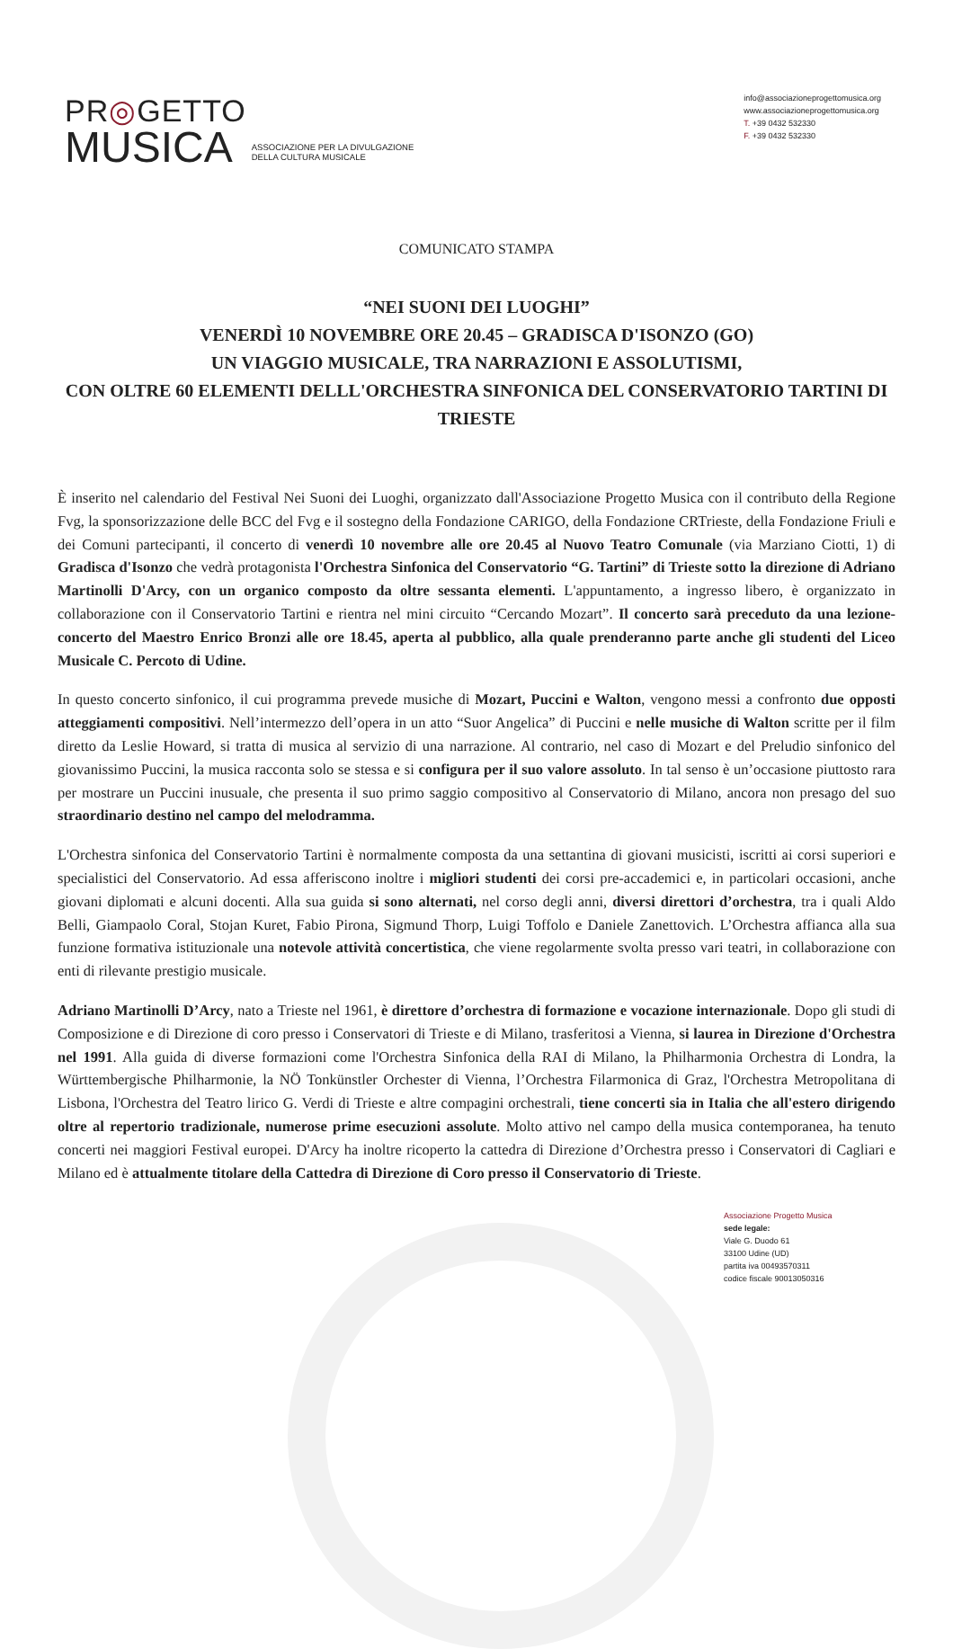PR◎GETTO
MUSICA
ASSOCIAZIONE PER LA DIVULGAZIONE
DELLA CULTURA MUSICALE
info@associazioneprogettomusica.org
www.associazioneprogettomusica.org
T. +39 0432 532330
F. +39 0432 532330
COMUNICATO STAMPA
“NEI SUONI DEI LUOGHI”
VENERDÌ 10 NOVEMBRE ORE 20.45 – GRADISCA D'ISONZO (GO)
UN VIAGGIO MUSICALE, TRA NARRAZIONI E ASSOLUTISMI,
CON OLTRE 60 ELEMENTI DELLL'ORCHESTRA SINFONICA DEL CONSERVATORIO TARTINI DI TRIESTE
È inserito nel calendario del Festival Nei Suoni dei Luoghi, organizzato dall'Associazione Progetto Musica con il contributo della Regione Fvg, la sponsorizzazione delle BCC del Fvg e il sostegno della Fondazione CARIGO, della Fondazione CRTrieste, della Fondazione Friuli e dei Comuni partecipanti, il concerto di venerdì 10 novembre alle ore 20.45 al Nuovo Teatro Comunale (via Marziano Ciotti, 1) di Gradisca d'Isonzo che vedrà protagonista l'Orchestra Sinfonica del Conservatorio “G. Tartini” di Trieste sotto la direzione di Adriano Martinolli D'Arcy, con un organico composto da oltre sessanta elementi. L'appuntamento, a ingresso libero, è organizzato in collaborazione con il Conservatorio Tartini e rientra nel mini circuito “Cercando Mozart”. Il concerto sarà preceduto da una lezione-concerto del Maestro Enrico Bronzi alle ore 18.45, aperta al pubblico, alla quale prenderanno parte anche gli studenti del Liceo Musicale C. Percoto di Udine.
In questo concerto sinfonico, il cui programma prevede musiche di Mozart, Puccini e Walton, vengono messi a confronto due opposti atteggiamenti compositivi. Nell’intermezzo dell’opera in un atto “Suor Angelica” di Puccini e nelle musiche di Walton scritte per il film diretto da Leslie Howard, si tratta di musica al servizio di una narrazione. Al contrario, nel caso di Mozart e del Preludio sinfonico del giovanissimo Puccini, la musica racconta solo se stessa e si configura per il suo valore assoluto. In tal senso è un’occasione piuttosto rara per mostrare un Puccini inusuale, che presenta il suo primo saggio compositivo al Conservatorio di Milano, ancora non presago del suo straordinario destino nel campo del melodramma.
L'Orchestra sinfonica del Conservatorio Tartini è normalmente composta da una settantina di giovani musicisti, iscritti ai corsi superiori e specialistici del Conservatorio. Ad essa afferiscono inoltre i migliori studenti dei corsi pre-accademici e, in particolari occasioni, anche giovani diplomati e alcuni docenti. Alla sua guida si sono alternati, nel corso degli anni, diversi direttori d’orchestra, tra i quali Aldo Belli, Giampaolo Coral, Stojan Kuret, Fabio Pirona, Sigmund Thorp, Luigi Toffolo e Daniele Zanettovich. L’Orchestra affianca alla sua funzione formativa istituzionale una notevole attività concertistica, che viene regolarmente svolta presso vari teatri, in collaborazione con enti di rilevante prestigio musicale.
Adriano Martinolli D’Arcy, nato a Trieste nel 1961, è direttore d’orchestra di formazione e vocazione internazionale. Dopo gli studi di Composizione e di Direzione di coro presso i Conservatori di Trieste e di Milano, trasferitosi a Vienna, si laurea in Direzione d'Orchestra nel 1991. Alla guida di diverse formazioni come l'Orchestra Sinfonica della RAI di Milano, la Philharmonia Orchestra di Londra, la Württembergische Philharmonie, la NÖ Tonkünstler Orchester di Vienna, l’Orchestra Filarmonica di Graz, l'Orchestra Metropolitana di Lisbona, l'Orchestra del Teatro lirico G. Verdi di Trieste e altre compagini orchestrali, tiene concerti sia in Italia che all'estero dirigendo oltre al repertorio tradizionale, numerose prime esecuzioni assolute. Molto attivo nel campo della musica contemporanea, ha tenuto concerti nei maggiori Festival europei. D'Arcy ha inoltre ricoperto la cattedra di Direzione d’Orchestra presso i Conservatori di Cagliari e Milano ed è attualmente titolare della Cattedra di Direzione di Coro presso il Conservatorio di Trieste.
Associazione Progetto Musica
sede legale:
Viale G. Duodo 61
33100 Udine (UD)
partita iva 00493570311
codice fiscale 90013050316